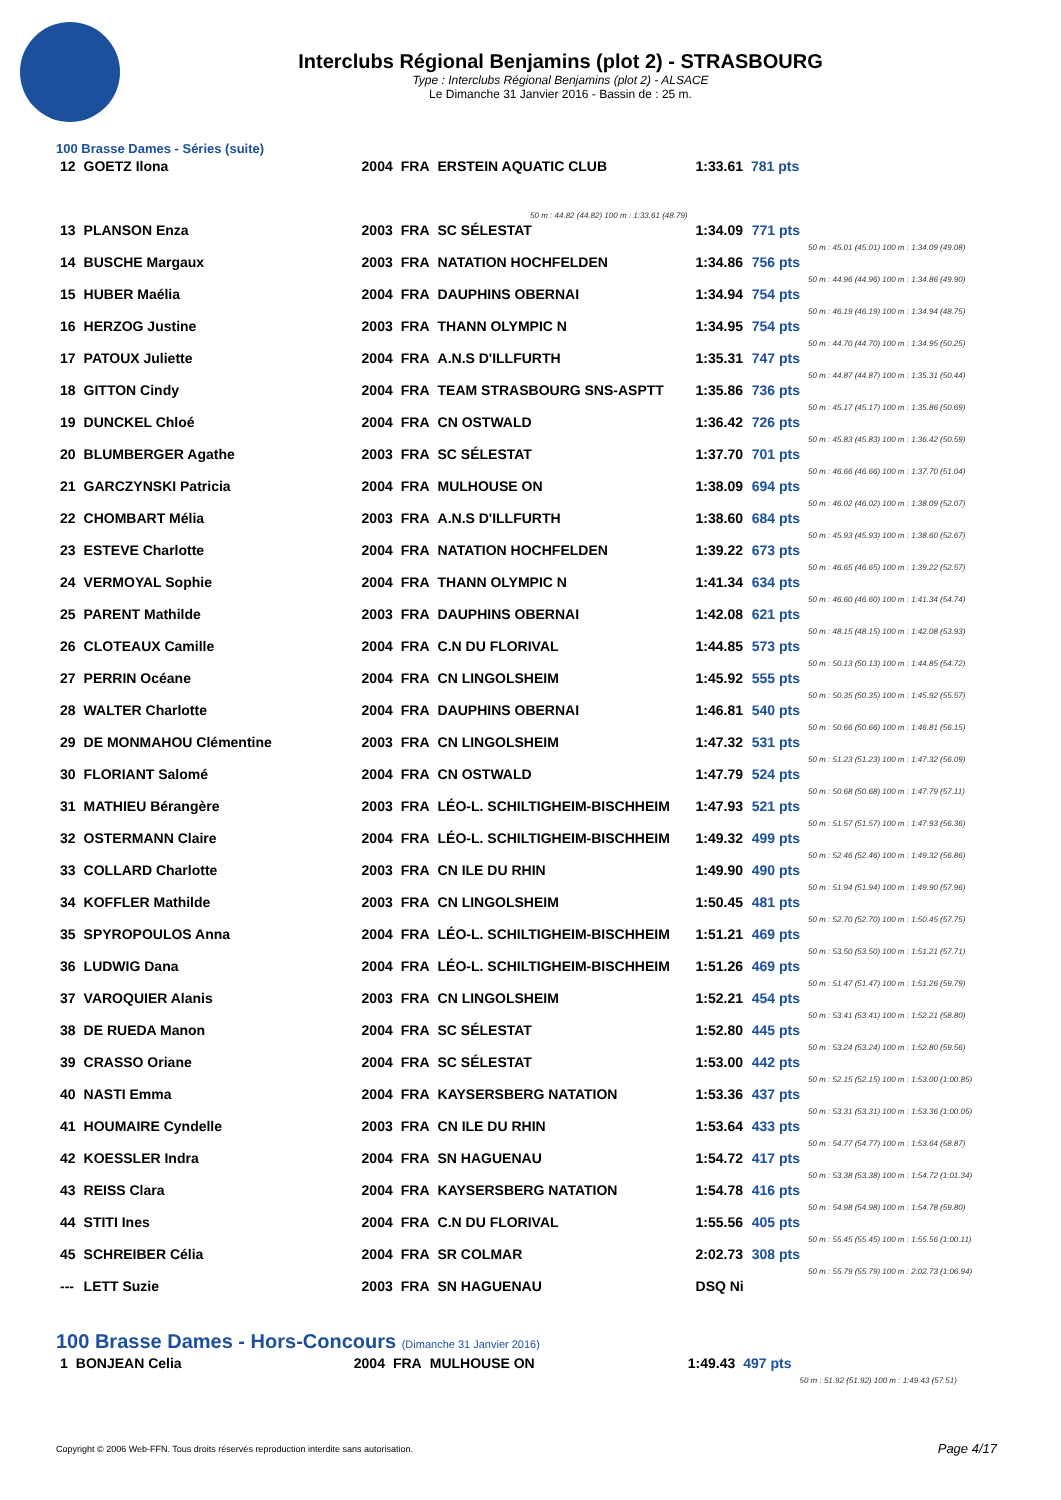Interclubs Régional Benjamins (plot 2) - STRASBOURG
Type : Interclubs Régional Benjamins (plot 2) - ALSACE
Le Dimanche 31 Janvier 2016 - Bassin de : 25 m.
100 Brasse Dames - Séries (suite)
| 12 | GOETZ Ilona | 2004 | FRA | ERSTEIN AQUATIC CLUB | 1:33.61 | 781 pts |
| 50 m : 44.82 (44.82) 100 m : 1:33.61 (48.79) | | | | | | |
| 13 | PLANSON Enza | 2003 | FRA | SC SÉLESTAT | 1:34.09 | 771 pts | 50 m : 45.01 (45.01) 100 m : 1:34.09 (49.08) |
| 14 | BUSCHE Margaux | 2003 | FRA | NATATION HOCHFELDEN | 1:34.86 | 756 pts | 50 m : 44.96 (44.96) 100 m : 1:34.86 (49.90) |
| 15 | HUBER Maélia | 2004 | FRA | DAUPHINS OBERNAI | 1:34.94 | 754 pts | 50 m : 46.19 (46.19) 100 m : 1:34.94 (48.75) |
| 16 | HERZOG Justine | 2003 | FRA | THANN OLYMPIC N | 1:34.95 | 754 pts | 50 m : 44.70 (44.70) 100 m : 1:34.95 (50.25) |
| 17 | PATOUX Juliette | 2004 | FRA | A.N.S D'ILLFURTH | 1:35.31 | 747 pts | 50 m : 44.87 (44.87) 100 m : 1:35.31 (50.44) |
| 18 | GITTON Cindy | 2004 | FRA | TEAM STRASBOURG SNS-ASPTT | 1:35.86 | 736 pts | 50 m : 45.17 (45.17) 100 m : 1:35.86 (50.69) |
| 19 | DUNCKEL Chloé | 2004 | FRA | CN OSTWALD | 1:36.42 | 726 pts | 50 m : 45.83 (45.83) 100 m : 1:36.42 (50.59) |
| 20 | BLUMBERGER Agathe | 2003 | FRA | SC SÉLESTAT | 1:37.70 | 701 pts | 50 m : 46.66 (46.66) 100 m : 1:37.70 (51.04) |
| 21 | GARCZYNSKI Patricia | 2004 | FRA | MULHOUSE ON | 1:38.09 | 694 pts | 50 m : 46.02 (46.02) 100 m : 1:38.09 (52.07) |
| 22 | CHOMBART Mélia | 2003 | FRA | A.N.S D'ILLFURTH | 1:38.60 | 684 pts | 50 m : 45.93 (45.93) 100 m : 1:38.60 (52.67) |
| 23 | ESTEVE Charlotte | 2004 | FRA | NATATION HOCHFELDEN | 1:39.22 | 673 pts | 50 m : 46.65 (46.65) 100 m : 1:39.22 (52.57) |
| 24 | VERMOYAL Sophie | 2004 | FRA | THANN OLYMPIC N | 1:41.34 | 634 pts | 50 m : 46.60 (46.60) 100 m : 1:41.34 (54.74) |
| 25 | PARENT Mathilde | 2003 | FRA | DAUPHINS OBERNAI | 1:42.08 | 621 pts | 50 m : 48.15 (48.15) 100 m : 1:42.08 (53.93) |
| 26 | CLOTEAUX Camille | 2004 | FRA | C.N DU FLORIVAL | 1:44.85 | 573 pts | 50 m : 50.13 (50.13) 100 m : 1:44.85 (54.72) |
| 27 | PERRIN Océane | 2004 | FRA | CN LINGOLSHEIM | 1:45.92 | 555 pts | 50 m : 50.35 (50.35) 100 m : 1:45.92 (55.57) |
| 28 | WALTER Charlotte | 2004 | FRA | DAUPHINS OBERNAI | 1:46.81 | 540 pts | 50 m : 50.66 (50.66) 100 m : 1:46.81 (56.15) |
| 29 | DE MONMAHOU Clémentine | 2003 | FRA | CN LINGOLSHEIM | 1:47.32 | 531 pts | 50 m : 51.23 (51.23) 100 m : 1:47.32 (56.09) |
| 30 | FLORIANT Salomé | 2004 | FRA | CN OSTWALD | 1:47.79 | 524 pts | 50 m : 50.68 (50.68) 100 m : 1:47.79 (57.11) |
| 31 | MATHIEU Bérangère | 2003 | FRA | LÉO-L. SCHILTIGHEIM-BISCHHEIM | 1:47.93 | 521 pts | 50 m : 51.57 (51.57) 100 m : 1:47.93 (56.36) |
| 32 | OSTERMANN Claire | 2004 | FRA | LÉO-L. SCHILTIGHEIM-BISCHHEIM | 1:49.32 | 499 pts | 50 m : 52.46 (52.46) 100 m : 1:49.32 (56.86) |
| 33 | COLLARD Charlotte | 2003 | FRA | CN ILE DU RHIN | 1:49.90 | 490 pts | 50 m : 51.94 (51.94) 100 m : 1:49.90 (57.96) |
| 34 | KOFFLER Mathilde | 2003 | FRA | CN LINGOLSHEIM | 1:50.45 | 481 pts | 50 m : 52.70 (52.70) 100 m : 1:50.45 (57.75) |
| 35 | SPYROPOULOS Anna | 2004 | FRA | LÉO-L. SCHILTIGHEIM-BISCHHEIM | 1:51.21 | 469 pts | 50 m : 53.50 (53.50) 100 m : 1:51.21 (57.71) |
| 36 | LUDWIG Dana | 2004 | FRA | LÉO-L. SCHILTIGHEIM-BISCHHEIM | 1:51.26 | 469 pts | 50 m : 51.47 (51.47) 100 m : 1:51.26 (59.79) |
| 37 | VAROQUIER Alanis | 2003 | FRA | CN LINGOLSHEIM | 1:52.21 | 454 pts | 50 m : 53.41 (53.41) 100 m : 1:52.21 (58.80) |
| 38 | DE RUEDA Manon | 2004 | FRA | SC SÉLESTAT | 1:52.80 | 445 pts | 50 m : 53.24 (53.24) 100 m : 1:52.80 (59.56) |
| 39 | CRASSO Oriane | 2004 | FRA | SC SÉLESTAT | 1:53.00 | 442 pts | 50 m : 52.15 (52.15) 100 m : 1:53.00 (1:00.85) |
| 40 | NASTI Emma | 2004 | FRA | KAYSERSBERG NATATION | 1:53.36 | 437 pts | 50 m : 53.31 (53.31) 100 m : 1:53.36 (1:00.05) |
| 41 | HOUMAIRE Cyndelle | 2003 | FRA | CN ILE DU RHIN | 1:53.64 | 433 pts | 50 m : 54.77 (54.77) 100 m : 1:53.64 (58.87) |
| 42 | KOESSLER Indra | 2004 | FRA | SN HAGUENAU | 1:54.72 | 417 pts | 50 m : 53.38 (53.38) 100 m : 1:54.72 (1:01.34) |
| 43 | REISS Clara | 2004 | FRA | KAYSERSBERG NATATION | 1:54.78 | 416 pts | 50 m : 54.98 (54.98) 100 m : 1:54.78 (59.80) |
| 44 | STITI Ines | 2004 | FRA | C.N DU FLORIVAL | 1:55.56 | 405 pts | 50 m : 55.45 (55.45) 100 m : 1:55.56 (1:00.11) |
| 45 | SCHREIBER Célia | 2004 | FRA | SR COLMAR | 2:02.73 | 308 pts | 50 m : 55.79 (55.79) 100 m : 2:02.73 (1:06.94) |
| --- | LETT Suzie | 2003 | FRA | SN HAGUENAU | DSQ Ni | | |
100 Brasse Dames - Hors-Concours (Dimanche 31 Janvier 2016)
| 1 | BONJEAN Celia | 2004 | FRA | MULHOUSE ON | 1:49.43 | 497 pts | 50 m : 51.92 (51.92) 100 m : 1:49.43 (57.51) |
Copyright © 2006 Web-FFN. Tous droits réservés reproduction interdite sans autorisation.
Page 4/17